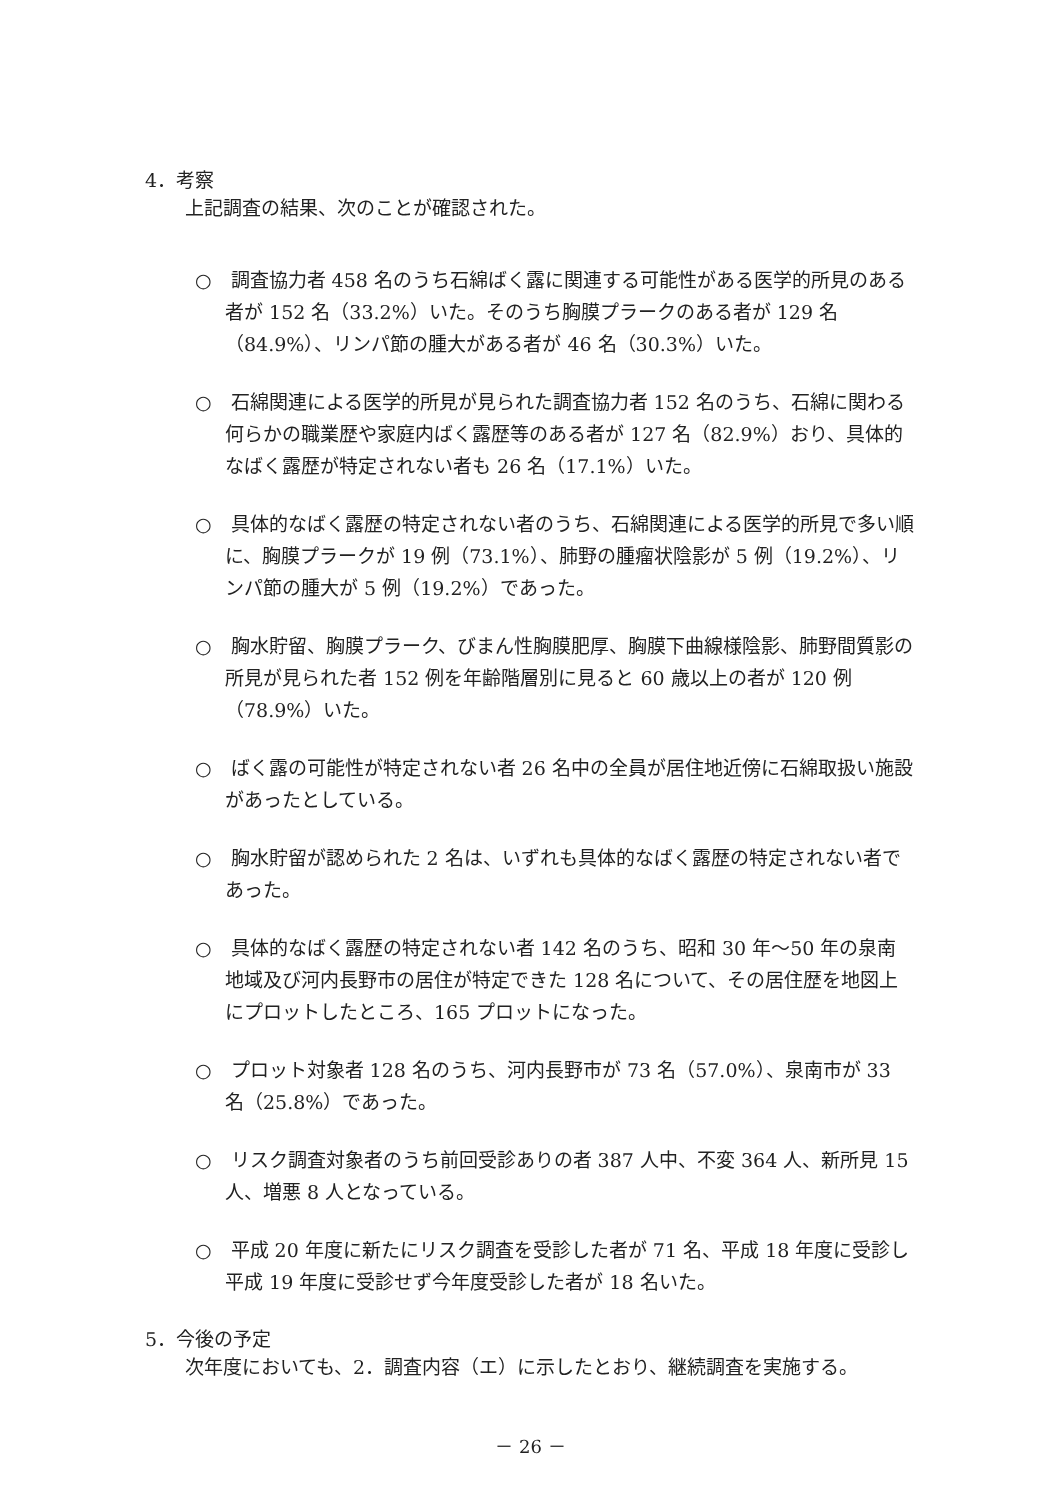4．考察
上記調査の結果、次のことが確認された。
○　調査協力者 458 名のうち石綿ばく露に関連する可能性がある医学的所見のある者が 152 名（33.2%）いた。そのうち胸膜プラークのある者が 129 名（84.9%）、リンパ節の腫大がある者が 46 名（30.3%）いた。
○　石綿関連による医学的所見が見られた調査協力者 152 名のうち、石綿に関わる何らかの職業歴や家庭内ばく露歴等のある者が 127 名（82.9%）おり、具体的なばく露歴が特定されない者も 26 名（17.1%）いた。
○　具体的なばく露歴の特定されない者のうち、石綿関連による医学的所見で多い順に、胸膜プラークが 19 例（73.1%）、肺野の腫瘤状陰影が 5 例（19.2%）、リンパ節の腫大が 5 例（19.2%）であった。
○　胸水貯留、胸膜プラーク、びまん性胸膜肥厚、胸膜下曲線様陰影、肺野間質影の所見が見られた者 152 例を年齢階層別に見ると 60 歳以上の者が 120 例（78.9%）いた。
○　ばく露の可能性が特定されない者 26 名中の全員が居住地近傍に石綿取扱い施設があったとしている。
○　胸水貯留が認められた 2 名は、いずれも具体的なばく露歴の特定されない者であった。
○　具体的なばく露歴の特定されない者 142 名のうち、昭和 30 年～50 年の泉南地域及び河内長野市の居住が特定できた 128 名について、その居住歴を地図上にプロットしたところ、165 プロットになった。
○　プロット対象者 128 名のうち、河内長野市が 73 名（57.0%）、泉南市が 33 名（25.8%）であった。
○　リスク調査対象者のうち前回受診ありの者 387 人中、不変 364 人、新所見 15 人、増悪 8 人となっている。
○　平成 20 年度に新たにリスク調査を受診した者が 71 名、平成 18 年度に受診し平成 19 年度に受診せず今年度受診した者が 18 名いた。
5．今後の予定
次年度においても、2．調査内容（エ）に示したとおり、継続調査を実施する。
－ 26 －